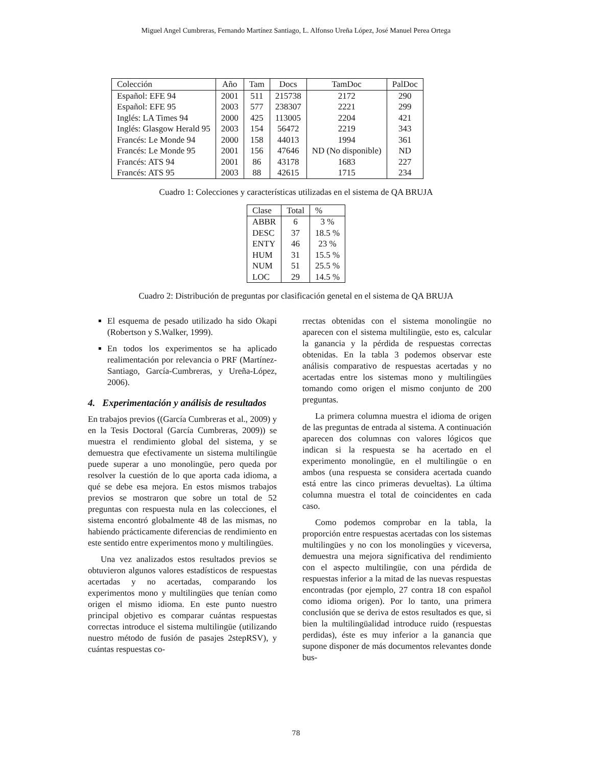Miguel Angel Cumbreras, Fernando Martínez Santiago, L. Alfonso Ureña López, José Manuel Perea Ortega
| Colección | Año | Tam | Docs | TamDoc | PalDoc |
| --- | --- | --- | --- | --- | --- |
| Español: EFE 94 | 2001 | 511 | 215738 | 2172 | 290 |
| Español: EFE 95 | 2003 | 577 | 238307 | 2221 | 299 |
| Inglés: LA Times 94 | 2000 | 425 | 113005 | 2204 | 421 |
| Inglés: Glasgow Herald 95 | 2003 | 154 | 56472 | 2219 | 343 |
| Francés: Le Monde 94 | 2000 | 158 | 44013 | 1994 | 361 |
| Francés: Le Monde 95 | 2001 | 156 | 47646 | ND (No disponible) | ND |
| Francés: ATS 94 | 2001 | 86 | 43178 | 1683 | 227 |
| Francés: ATS 95 | 2003 | 88 | 42615 | 1715 | 234 |
Cuadro 1: Colecciones y características utilizadas en el sistema de QA BRUJA
| Clase | Total | % |
| --- | --- | --- |
| ABBR | 6 | 3 % |
| DESC | 37 | 18.5 % |
| ENTY | 46 | 23 % |
| HUM | 31 | 15.5 % |
| NUM | 51 | 25.5 % |
| LOC | 29 | 14.5 % |
Cuadro 2: Distribución de preguntas por clasificación genetal en el sistema de QA BRUJA
El esquema de pesado utilizado ha sido Okapi (Robertson y S.Walker, 1999).
En todos los experimentos se ha aplicado realimentación por relevancia o PRF (Martínez-Santiago, García-Cumbreras, y Ureña-López, 2006).
4. Experimentación y análisis de resultados
En trabajos previos ((García Cumbreras et al., 2009) y en la Tesis Doctoral (García Cumbreras, 2009)) se muestra el rendimiento global del sistema, y se demuestra que efectivamente un sistema multilingüe puede superar a uno monolingüe, pero queda por resolver la cuestión de lo que aporta cada idioma, a qué se debe esa mejora. En estos mismos trabajos previos se mostraron que sobre un total de 52 preguntas con respuesta nula en las colecciones, el sistema encontró globalmente 48 de las mismas, no habiendo prácticamente diferencias de rendimiento en este sentido entre experimentos mono y multilingües.
Una vez analizados estos resultados previos se obtuvieron algunos valores estadísticos de respuestas acertadas y no acertadas, comparando los experimentos mono y multilingües que tenían como origen el mismo idioma. En este punto nuestro principal objetivo es comparar cuántas respuestas correctas introduce el sistema multilingüe (utilizando nuestro método de fusión de pasajes 2stepRSV), y cuántas respuestas co-
rrectas obtenidas con el sistema monolingüe no aparecen con el sistema multilingüe, esto es, calcular la ganancia y la pérdida de respuestas correctas obtenidas. En la tabla 3 podemos observar este análisis comparativo de respuestas acertadas y no acertadas entre los sistemas mono y multilingües tomando como origen el mismo conjunto de 200 preguntas.
La primera columna muestra el idioma de origen de las preguntas de entrada al sistema. A continuación aparecen dos columnas con valores lógicos que indican si la respuesta se ha acertado en el experimento monolingüe, en el multilingüe o en ambos (una respuesta se considera acertada cuando está entre las cinco primeras devueltas). La última columna muestra el total de coincidentes en cada caso.
Como podemos comprobar en la tabla, la proporción entre respuestas acertadas con los sistemas multilingües y no con los monolingües y viceversa, demuestra una mejora significativa del rendimiento con el aspecto multilingüe, con una pérdida de respuestas inferior a la mitad de las nuevas respuestas encontradas (por ejemplo, 27 contra 18 con español como idioma origen). Por lo tanto, una primera conclusión que se deriva de estos resultados es que, si bien la multilingüalidad introduce ruido (respuestas perdidas), éste es muy inferior a la ganancia que supone disponer de más documentos relevantes donde bus-
78